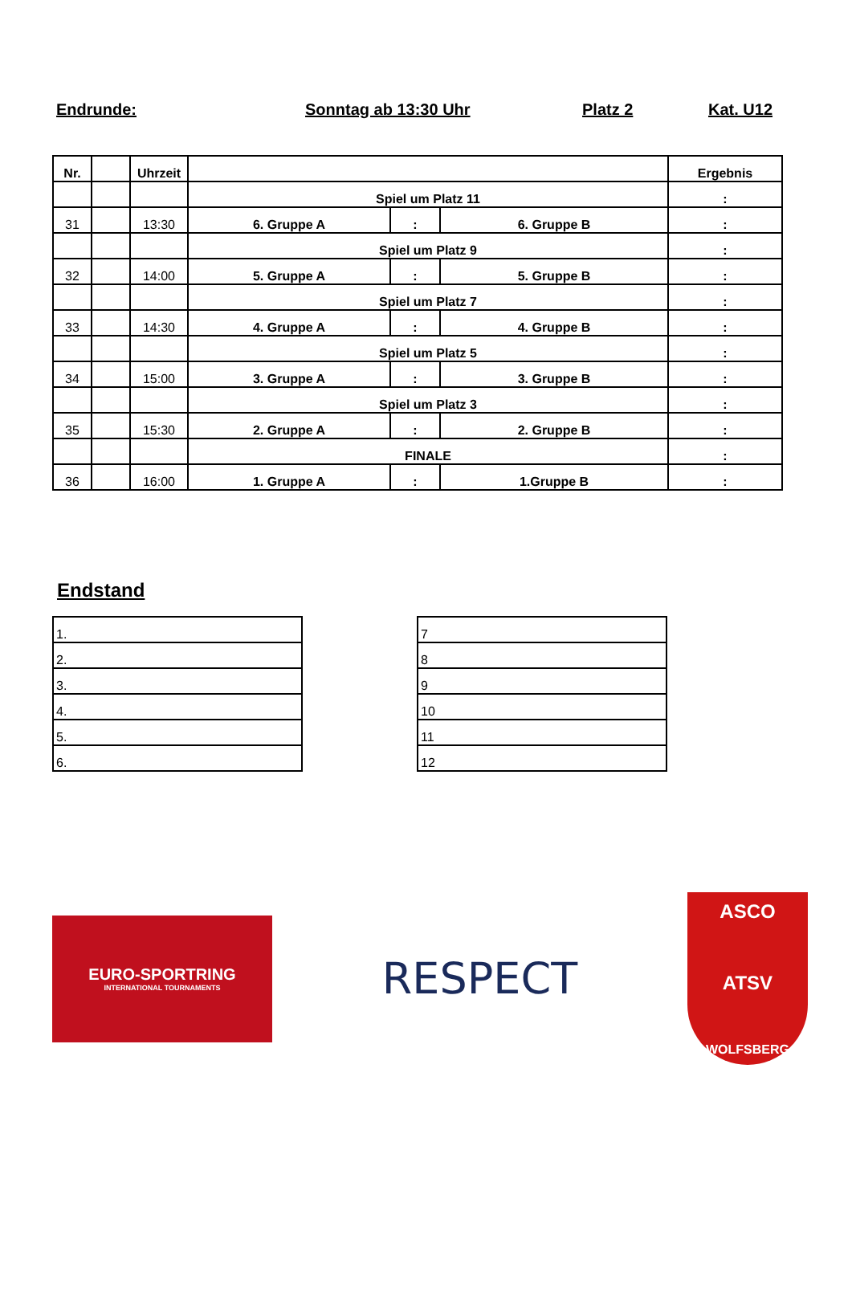Endrunde: Sonntag ab 13:30 Uhr Platz 2 Kat. U12
| Nr. | | Uhrzeit | | | | Ergebnis |
| --- | --- | --- | --- | --- | --- | --- |
| | | | Spiel um Platz 11 | | | : |
| 31 | | 13:30 | 6. Gruppe A | : | 6. Gruppe B | : |
| | | | Spiel um Platz 9 | | | : |
| 32 | | 14:00 | 5. Gruppe A | : | 5. Gruppe B | : |
| | | | Spiel um Platz 7 | | | : |
| 33 | | 14:30 | 4. Gruppe A | : | 4. Gruppe B | : |
| | | | Spiel um Platz 5 | | | : |
| 34 | | 15:00 | 3. Gruppe A | : | 3. Gruppe B | : |
| | | | Spiel um Platz 3 | | | : |
| 35 | | 15:30 | 2. Gruppe A | : | 2. Gruppe B | : |
| | | | FINALE | | | : |
| 36 | | 16:00 | 1. Gruppe A | : | 1.Gruppe B | : |
Endstand
| 1. |
| 2. |
| 3. |
| 4. |
| 5. |
| 6. |
| 7 |
| 8 |
| 9 |
| 10 |
| 11 |
| 12 |
EURO-SPORTRING
INTERNATIONAL TOURNAMENTS
RESPECT
ASCO
ATSV
WOLFSBERG